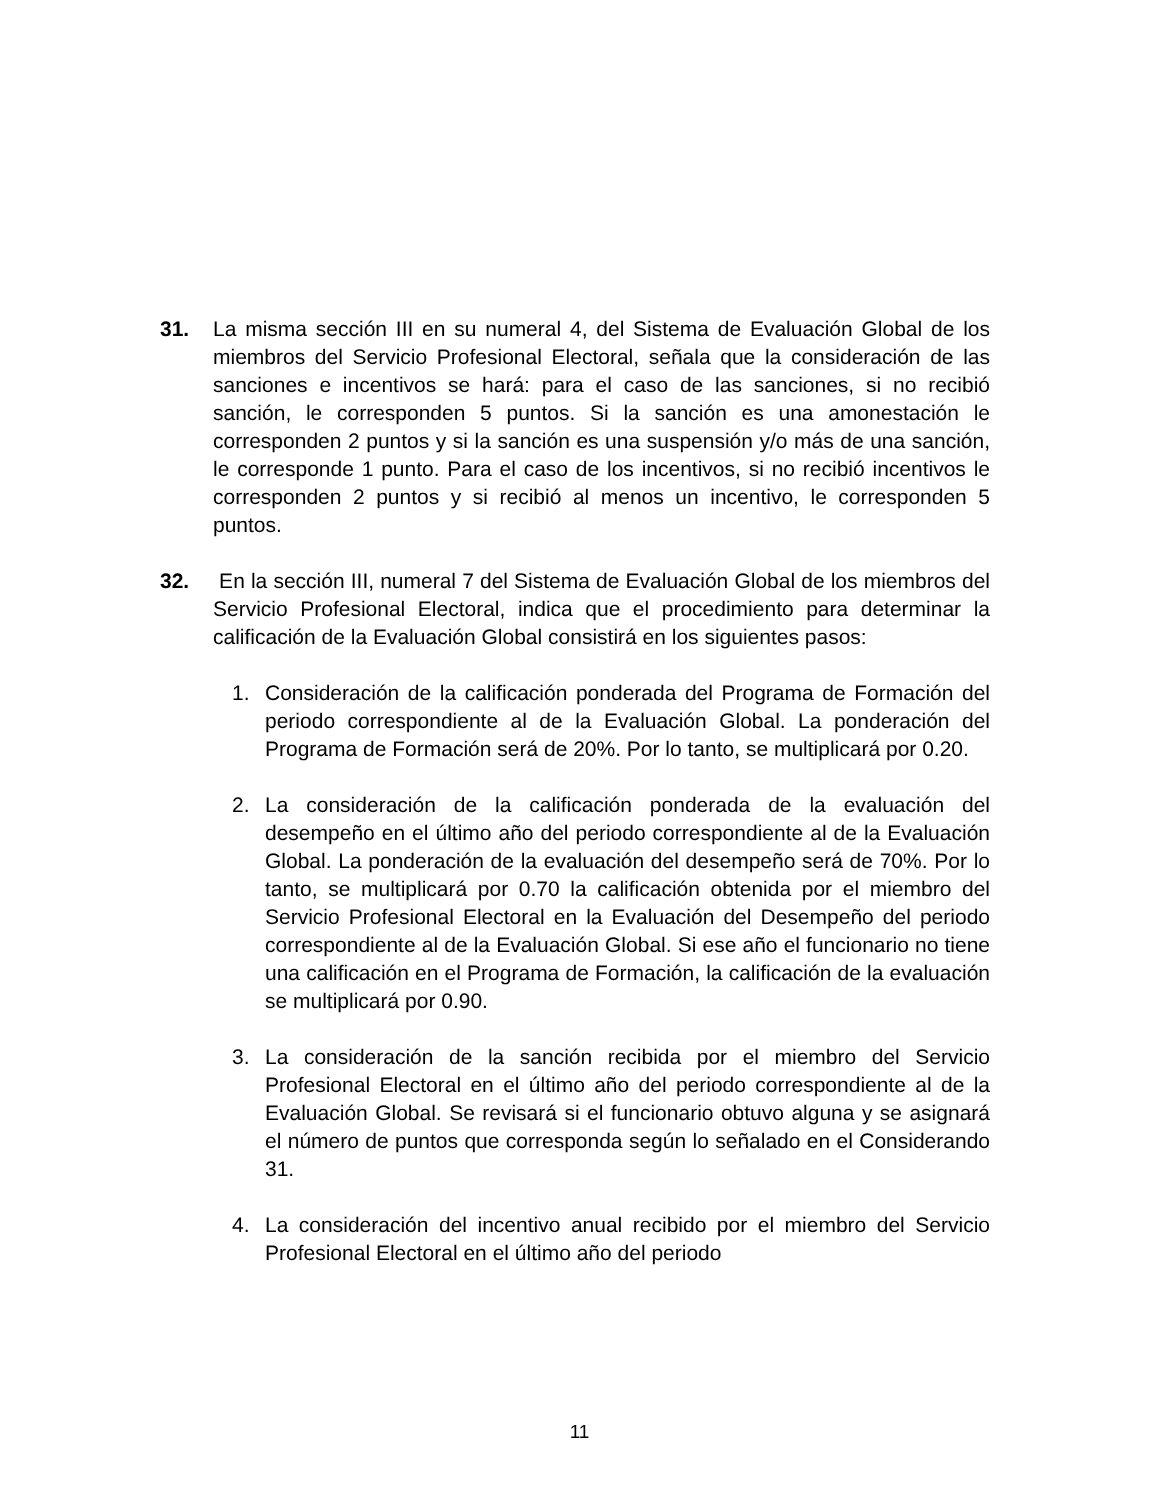31. La misma sección III en su numeral 4, del Sistema de Evaluación Global de los miembros del Servicio Profesional Electoral, señala que la consideración de las sanciones e incentivos se hará: para el caso de las sanciones, si no recibió sanción, le corresponden 5 puntos. Si la sanción es una amonestación le corresponden 2 puntos y si la sanción es una suspensión y/o más de una sanción, le corresponde 1 punto. Para el caso de los incentivos, si no recibió incentivos le corresponden 2 puntos y si recibió al menos un incentivo, le corresponden 5 puntos.
32. En la sección III, numeral 7 del Sistema de Evaluación Global de los miembros del Servicio Profesional Electoral, indica que el procedimiento para determinar la calificación de la Evaluación Global consistirá en los siguientes pasos:
1. Consideración de la calificación ponderada del Programa de Formación del periodo correspondiente al de la Evaluación Global. La ponderación del Programa de Formación será de 20%. Por lo tanto, se multiplicará por 0.20.
2. La consideración de la calificación ponderada de la evaluación del desempeño en el último año del periodo correspondiente al de la Evaluación Global. La ponderación de la evaluación del desempeño será de 70%. Por lo tanto, se multiplicará por 0.70 la calificación obtenida por el miembro del Servicio Profesional Electoral en la Evaluación del Desempeño del periodo correspondiente al de la Evaluación Global. Si ese año el funcionario no tiene una calificación en el Programa de Formación, la calificación de la evaluación se multiplicará por 0.90.
3. La consideración de la sanción recibida por el miembro del Servicio Profesional Electoral en el último año del periodo correspondiente al de la Evaluación Global. Se revisará si el funcionario obtuvo alguna y se asignará el número de puntos que corresponda según lo señalado en el Considerando 31.
4. La consideración del incentivo anual recibido por el miembro del Servicio Profesional Electoral en el último año del periodo
11